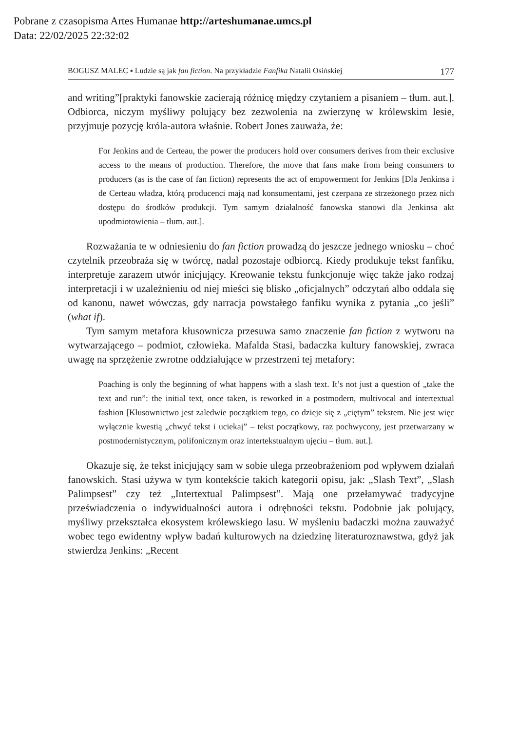Pobrane z czasopisma Artes Humanae http://arteshumanae.umcs.pl
Data: 22/02/2025 22:32:02
BOGUSZ MALEC ▪ Ludzie są jak fan fiction. Na przykładzie Fanfika Natalii Osińskiej 177
and writing”[praktyki fanowskie zacierają różnicę między czytaniem a pisaniem – tłum. aut.]. Odbiorca, niczym myśliwy polujący bez zezwolenia na zwierzynę w królewskim lesie, przyjmuje pozycję króla-autora właśnie. Robert Jones zauważa, że:
For Jenkins and de Certeau, the power the producers hold over consumers derives from their exclusive access to the means of production. Therefore, the move that fans make from being consumers to producers (as is the case of fan fiction) represents the act of empowerment for Jenkins [Dla Jenkinsa i de Certeau władza, którą producenci mają nad konsumentami, jest czerpana ze strzeżonego przez nich dostępu do środków produkcji. Tym samym działalność fanowska stanowi dla Jenkinsa akt upodmiotowienia – tłum. aut.].
Rozważania te w odniesieniu do fan fiction prowadzą do jeszcze jednego wniosku – choć czytelnik przeobraża się w twórcę, nadal pozostaje odbiorcą. Kiedy produkuje tekst fanfiku, interpretuje zarazem utwór inicjujący. Kreowanie tekstu funkcjonuje więc także jako rodzaj interpretacji i w uzależnieniu od niej mieści się blisko „oficjalnych” odczytań albo oddala się od kanonu, nawet wówczas, gdy narracja powstałego fanfiku wynika z pytania „co jeśli” (what if).
Tym samym metafora kłusownicza przesuwa samo znaczenie fan fiction z wytworu na wytwarzającego – podmiot, człowieka. Mafalda Stasi, badaczka kultury fanowskiej, zwraca uwagę na sprzężenie zwrotne oddziałujące w przestrzeni tej metafory:
Poaching is only the beginning of what happens with a slash text. It’s not just a question of „take the text and run”: the initial text, once taken, is reworked in a postmodern, multivocal and intertextual fashion [Kłusownictwo jest zaledwie początkiem tego, co dzieje się z „ciętym” tekstem. Nie jest więc wyłącznie kwestią „chwyć tekst i uciekaj” – tekst początkowy, raz pochwycony, jest przetwarzany w postmodernistycznym, polifonicznym oraz intertekstualnym ujęciu – tłum. aut.].
Okazuje się, że tekst inicjujący sam w sobie ulega przeobrażeniom pod wpływem działań fanowskich. Stasi używa w tym kontekście takich kategorii opisu, jak: „Slash Text”, „Slash Palimpsest” czy też „Intertextual Palimpsest”. Mają one przełamywać tradycyjne przeświadczenia o indywidualności autora i odrębności tekstu. Podobnie jak polujący, myśliwy przekształca ekosystem królewskiego lasu. W myśleniu badaczki można zauważyć wobec tego ewidentny wpływ badań kulturowych na dziedzinę literaturoznawstwa, gdyż jak stwierdza Jenkins: „Recent